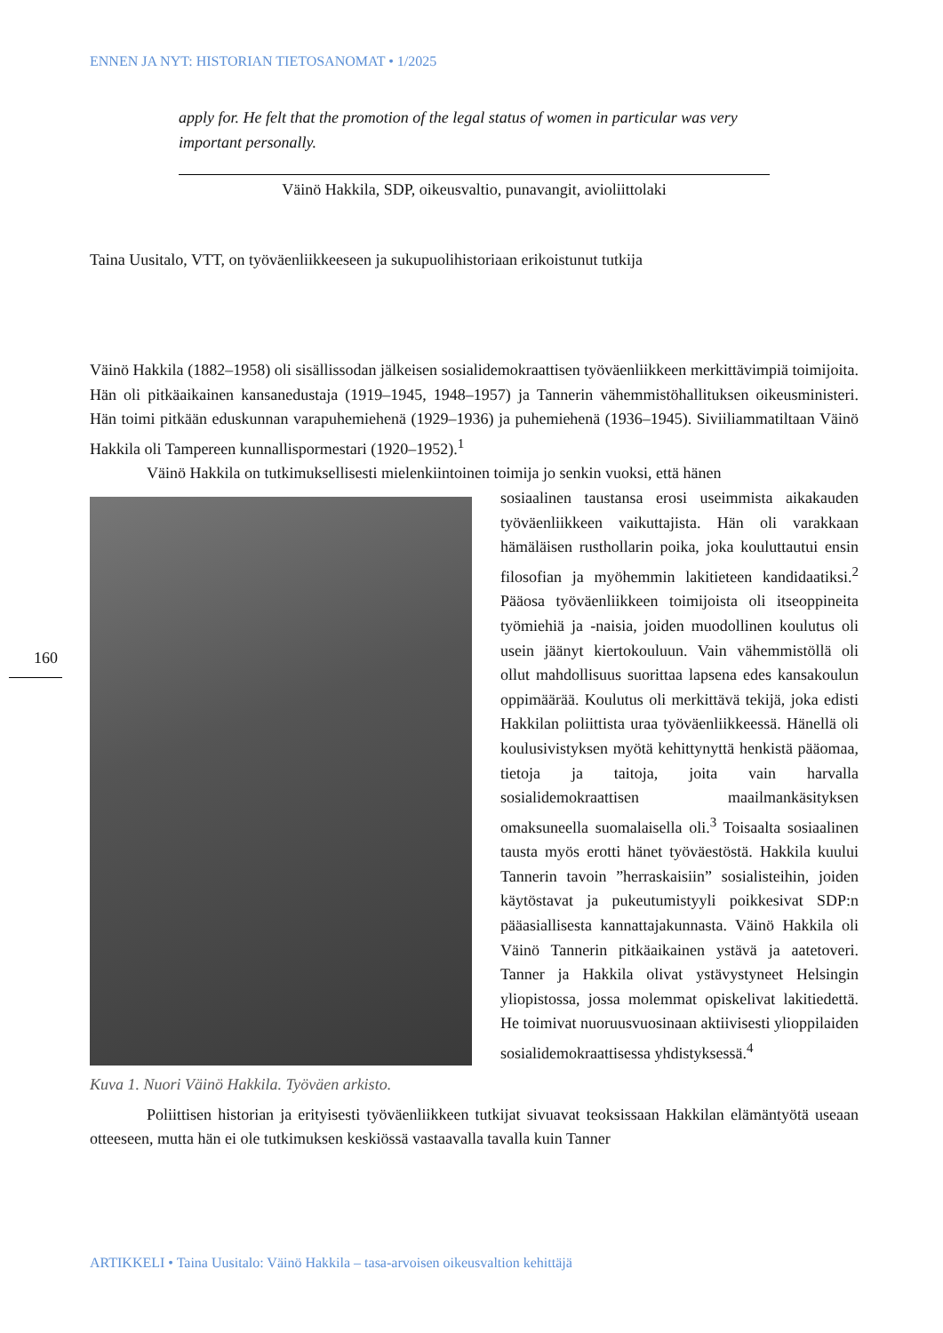ENNEN JA NYT: HISTORIAN TIETOSANOMAT • 1/2025
apply for. He felt that the promotion of the legal status of women in particular was very important personally.
Väinö Hakkila, SDP, oikeusvaltio, punavangit, avioliittolaki
Taina Uusitalo, VTT, on työväenliikkeeseen ja sukupuolihistoriaan erikoistunut tutkija
Väinö Hakkila (1882–1958) oli sisällissodan jälkeisen sosialidemokraattisen työväenliikkeen merkittävimpiä toimijoita. Hän oli pitkäaikainen kansanedustaja (1919–1945, 1948–1957) ja Tannerin vähemmistöhallituksen oikeusministeri. Hän toimi pitkään eduskunnan varapuhemiehenä (1929–1936) ja puhemiehenä (1936–1945). Siviiliammatiltaan Väinö Hakkila oli Tampereen kunnallispormestari (1920–1952).<sup>1</sup>
Väinö Hakkila on tutkimuksellisesti mielenkiintoinen toimija jo senkin vuoksi, että hänen
Kuva 1. Nuori Väinö Hakkila. Työväen arkisto.
sosiaalinen taustansa erosi useimmista aikakauden työväenliikkeen vaikuttajista. Hän oli varakkaan hämäläisen rusthollarin poika, joka kouluttautui ensin filosofian ja myöhemmin lakitieteen kandidaatiksi.<sup>2</sup> Pääosa työväenliikkeen toimijoista oli itseoppineita työmiehiä ja -naisia, joiden muodollinen koulutus oli usein jäänyt kiertokouluun. Vain vähemmistöllä oli ollut mahdollisuus suorittaa lapsena edes kansakoulun oppimäärää. Koulutus oli merkittävä tekijä, joka edisti Hakkilan poliittista uraa työväenliikkeessä. Hänellä oli koulusivistyksen myötä kehittynyttä henkistä pääomaa, tietoja ja taitoja, joita vain harvalla sosialidemokraattisen maailmankäsityksen omaksuneella suomalaisella oli.<sup>3</sup> Toisaalta sosiaalinen tausta myös erotti hänet työväestöstä. Hakkila kuului Tannerin tavoin ”herraskaisiin” sosialisteihin, joiden käytöstavat ja pukeutumistyyli poikkesivat SDP:n pääasiallisesta kannattajakunnasta. Väinö Hakkila oli Väinö Tannerin pitkäaikainen ystävä ja aatetoveri. Tanner ja Hakkila olivat ystävystyneet Helsingin yliopistossa, jossa molemmat opiskelivat lakitiedettä. He toimivat nuoruusvuosinaan aktiivisesti ylioppilaiden sosialidemokraattisessa yhdistyksessä.<sup>4</sup>
Poliittisen historian ja erityisesti työväenliikkeen tutkijat sivuavat teoksissaan Hakkilan elämäntyötä useaan otteeseen, mutta hän ei ole tutkimuksen keskiössä vastaavalla tavalla kuin Tanner
160
ARTIKKELI • Taina Uusitalo: Väinö Hakkila – tasa-arvoisen oikeusvaltion kehittäjä